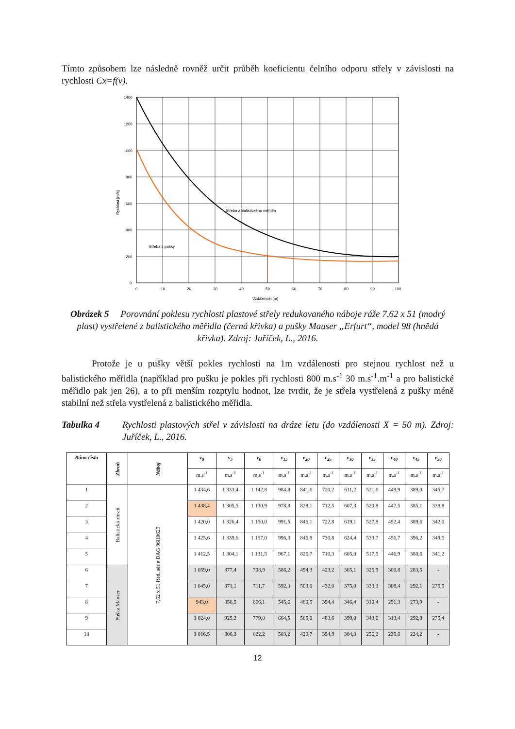Tímto způsobem lze následně rovněž určit průběh koeficientu čelního odporu střely v závislosti na rychlosti Cx=f(v).
Střeba z Balistického měřidla
Střeba z pušky
1400
1200
1000
800
600
400
200
0
0
10
20
30
40
50
60
70
80
90
100
Vzdálenost [m]
Rychlost [m/s]
Obrázek 5 Porovnání poklesu rychlosti plastové střely redukovaného náboje ráže 7,62 x 51 (modrý plast) vystřelené z balistického měřidla (černá křivka) a pušky Mauser „Erfurt“, model 98 (hnědá křivka). Zdroj: Juříček, L., 2016.
Protože je u pušky větší pokles rychlosti na 1m vzdálenosti pro stejnou rychlost než u balistického měřidla (například pro pušku je pokles při rychlosti 800 m.s<sup>-1</sup> 30 m.s<sup>-1</sup>.m<sup>-1</sup> a pro balistické měřidlo pak jen 26), a to při menším rozptylu hodnot, lze tvrdit, že je střela vystřelená z pušky méně stabilní než střela vystřelená z balistického měřidla.
Tabulka 4 Rychlosti plastových střel v závislosti na dráze letu (do vzdálenosti X = 50 m). Zdroj: Juříček, L., 2016.
| Rána číslo | Zbraň | Náboj | v<sub>0</sub> | v<sub>5</sub> | v<sub>0</sub> | v<sub>15</sub> | v<sub>20</sub> | v<sub>25</sub> | v<sub>30</sub> | v<sub>35</sub> | v<sub>40</sub> | v<sub>45</sub> | v<sub>50</sub> |
| --- | --- | --- | --- | --- | --- | --- | --- | --- | --- | --- | --- | --- | --- |
| | | | m.s<sup>-1</sup> | m.s<sup>-1</sup> | m.s<sup>-1</sup> | m.s<sup>-1</sup> | m.s<sup>-1</sup> | m.s<sup>-1</sup> | m.s<sup>-1</sup> | m.s<sup>-1</sup> | m.s<sup>-1</sup> | m.s<sup>-1</sup> | m.s<sup>-1</sup> |
| 1 | Balistická zbraň | 7,62 x 51 Red. série DAG 96H0629 | 1 434,6 | 1 333,4 | 1 142,8 | 984,8 | 841,6 | 720,2 | 611,2 | 521,6 | 449,9 | 389,0 | 345,7 |
| 2 | | | 1 438,4 | 1 305,5 | 1 130,9 | 978,8 | 828,1 | 712,5 | 607,3 | 520,8 | 447,5 | 385,1 | 338,8 |
| 3 | | | 1 420,0 | 1 326,4 | 1 150,0 | 991,5 | 846,1 | 722,8 | 619,1 | 527,8 | 452,4 | 389,6 | 342,0 |
| 4 | | | 1 425,6 | 1 339,6 | 1 157,0 | 996,3 | 846,8 | 730,8 | 624,4 | 533,7 | 456,7 | 396,2 | 349,5 |
| 5 | | | 1 412,5 | 1 304,1 | 1 131,5 | 967,1 | 826,7 | 710,3 | 605,0 | 517,5 | 446,9 | 388,6 | 341,2 |
| 6 | Puška Mauser | | 1 059,0 | 877,4 | 708,9 | 586,2 | 494,3 | 423,2 | 365,1 | 325,9 | 300,8 | 283,5 | - |
| 7 | | | 1 045,0 | 871,1 | 711,7 | 592,3 | 503,0 | 432,0 | 375,0 | 333,3 | 308,4 | 292,1 | 275,9 |
| 8 | | | 943,0 | 856,5 | 666,1 | 545,6 | 460,5 | 394,4 | 346,4 | 310,4 | 291,3 | 273,9 | - |
| 9 | | | 1 024,0 | 925,2 | 779,0 | 664,5 | 565,0 | 483,6 | 399,0 | 343,6 | 313,4 | 292,8 | 275,4 |
| 10 | | | 1 016,5 | 806,3 | 622,2 | 503,2 | 420,7 | 354,9 | 304,3 | 256,2 | 239,6 | 224,2 | - |
12